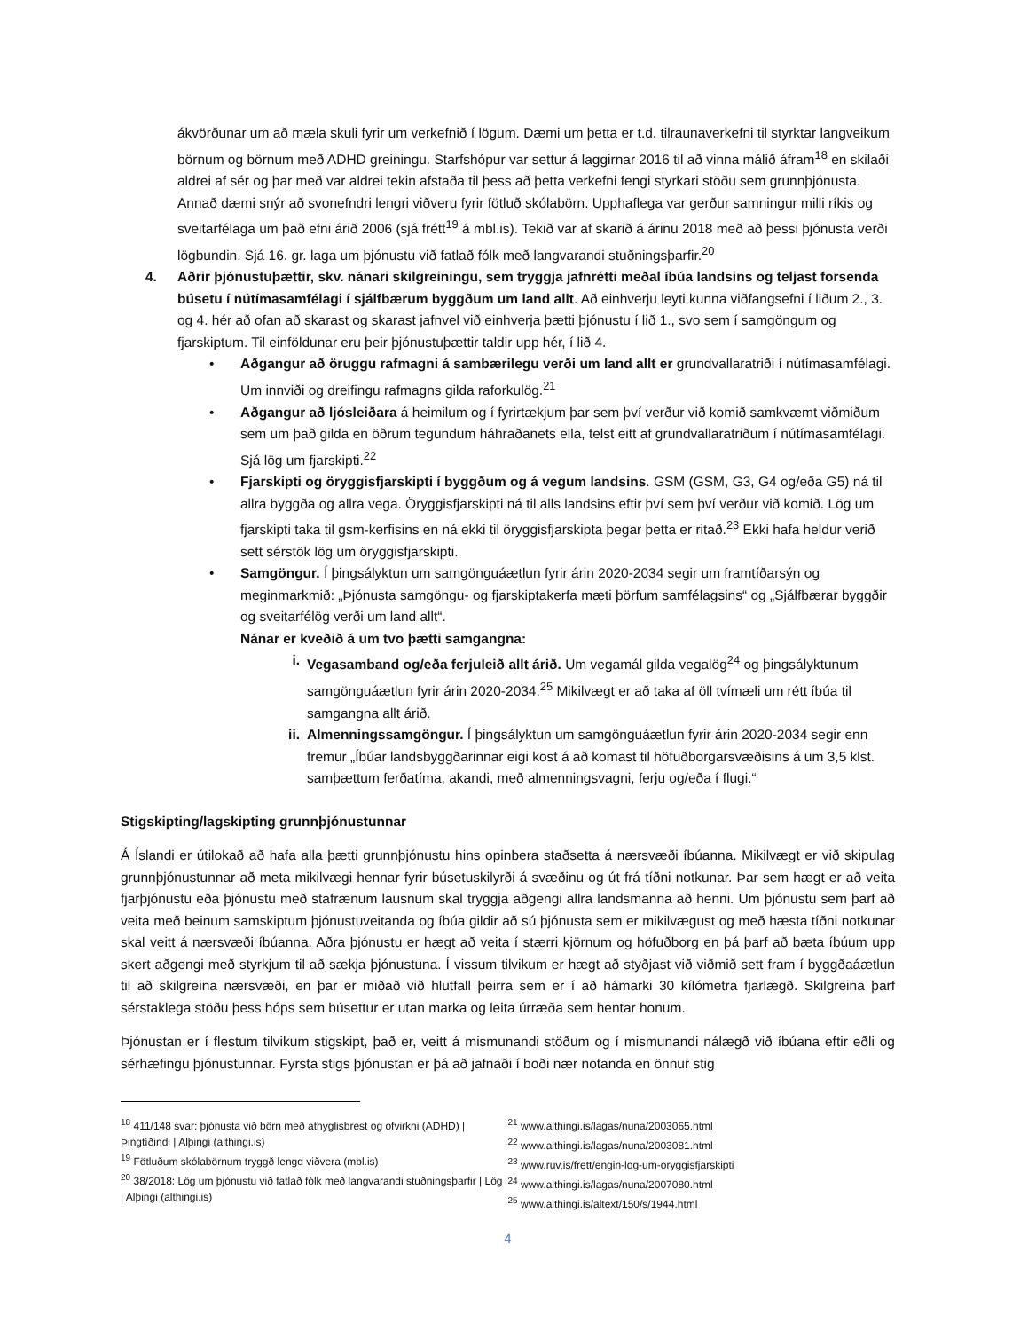ákvörðunar um að mæla skuli fyrir um verkefnið í lögum. Dæmi um þetta er t.d. tilraunaverkefni til styrktar langveikum börnum og börnum með ADHD greiningu. Starfshópur var settur á laggirnar 2016 til að vinna málið áfram<sup>18</sup> en skilaði aldrei af sér og þar með var aldrei tekin afstaða til þess að þetta verkefni fengi styrkari stöðu sem grunnþjónusta. Annað dæmi snýr að svonefndri lengri viðveru fyrir fötluð skólabörn. Upphaflega var gerður samningur milli ríkis og sveitarfélaga um það efni árið 2006 (sjá frétt<sup>19</sup> á mbl.is). Tekið var af skarið á árinu 2018 með að þessi þjónusta verði lögbundin. Sjá 16. gr. laga um þjónustu við fatlað fólk með langvarandi stuðningsþarfir.<sup>20</sup>
4. Aðrir þjónustuþættir, skv. nánari skilgreiningu, sem tryggja jafnrétti meðal íbúa landsins og teljast forsenda búsetu í nútímasamfélagi í sjálfbærum byggðum um land allt. Að einhverju leyti kunna viðfangsefni í liðum 2., 3. og 4. hér að ofan að skarast og skarast jafnvel við einhverja þætti þjónustu í lið 1., svo sem í samgöngum og fjarskiptum. Til einföldunar eru þeir þjónustuþættir taldir upp hér, í lið 4.
• Aðgangur að öruggu rafmagni á sambærilegu verði um land allt er grundvallaratriði í nútímasamfélagi. Um innviði og dreifingu rafmagns gilda raforkulög.<sup>21</sup>
• Aðgangur að ljósleiðara á heimilum og í fyrirtækjum þar sem því verður við komið samkvæmt viðmiðum sem um það gilda en öðrum tegundum háhraðanets ella, telst eitt af grundvallaratriðum í nútímasamfélagi. Sjá lög um fjarskipti.<sup>22</sup>
• Fjarskipti og öryggisfjarskipti í byggðum og á vegum landsins. GSM (GSM, G3, G4 og/eða G5) ná til allra byggða og allra vega. Öryggisfjarskipti ná til alls landsins eftir því sem því verður við komið. Lög um fjarskipti taka til gsm-kerfisins en ná ekki til öryggisfjarskipta þegar þetta er ritað.<sup>23</sup> Ekki hafa heldur verið sett sérstök lög um öryggisfjarskipti.
• Samgöngur. Í þingsályktun um samgönguáætlun fyrir árin 2020-2034 segir um framtíðarsýn og meginmarkmið: „Þjónusta samgöngu- og fjarskiptakerfa mæti þörfum samfélagsins“ og „Sjálfbærar byggðir og sveitarfélög verði um land allt“.
Nánar er kveðið á um tvo þætti samgangna:
i. Vegasamband og/eða ferjuleið allt árið. Um vegamál gilda vegalög<sup>24</sup> og þingsályktunum samgönguáætlun fyrir árin 2020-2034.<sup>25</sup> Mikilvægt er að taka af öll tvímæli um rétt íbúa til samgangna allt árið.
ii. Almenningssamgöngur. Í þingsályktun um samgönguáætlun fyrir árin 2020-2034 segir enn fremur „Íbúar landsbyggðarinnar eigi kost á að komast til höfuðborgarsvæðisins á um 3,5 klst. samþættum ferðatíma, akandi, með almenningsvagni, ferju og/eða í flugi.“
Stigskipting/lagskipting grunnþjónustunnar
Á Íslandi er útilokað að hafa alla þætti grunnþjónustu hins opinbera staðsetta á nærsvæði íbúanna. Mikilvægt er við skipulag grunnþjónustunnar að meta mikilvægi hennar fyrir búsetuskilyrði á svæðinu og út frá tíðni notkunar. Þar sem hægt er að veita fjarþjónustu eða þjónustu með stafrænum lausnum skal tryggja aðgengi allra landsmanna að henni. Um þjónustu sem þarf að veita með beinum samskiptum þjónustuveitanda og íbúa gildir að sú þjónusta sem er mikilvægust og með hæsta tíðni notkunar skal veitt á nærsvæði íbúanna. Aðra þjónustu er hægt að veita í stærri kjörnum og höfuðborg en þá þarf að bæta íbúum upp skert aðgengi með styrkjum til að sækja þjónustuna. Í vissum tilvikum er hægt að styðjast við viðmið sett fram í byggðaáætlun til að skilgreina nærsvæði, en þar er miðað við hlutfall þeirra sem er í að hámarki 30 kílómetra fjarlægð. Skilgreina þarf sérstaklega stöðu þess hóps sem búsettur er utan marka og leita úrræða sem hentar honum.
Þjónustan er í flestum tilvikum stigskipt, það er, veitt á mismunandi stöðum og í mismunandi nálægð við íbúana eftir eðli og sérhæfingu þjónustunnar. Fyrsta stigs þjónustan er þá að jafnaði í boði nær notanda en önnur stig
<sup>18</sup> 411/148 svar: þjónusta við börn með athyglisbrest og ofvirkni (ADHD) | Þingtíðindi | Alþingi (althingi.is)
<sup>19</sup> Fötluðum skólabörnum tryggð lengd viðvera (mbl.is)
<sup>20</sup> 38/2018: Lög um þjónustu við fatlað fólk með langvarandi stuðningsþarfir | Lög | Alþingi (althingi.is)
<sup>21</sup> www.althingi.is/lagas/nuna/2003065.html
<sup>22</sup> www.althingi.is/lagas/nuna/2003081.html
<sup>23</sup> www.ruv.is/frett/engin-log-um-oryggisfjarskipti
<sup>24</sup> www.althingi.is/lagas/nuna/2007080.html
<sup>25</sup> www.althingi.is/altext/150/s/1944.html
4